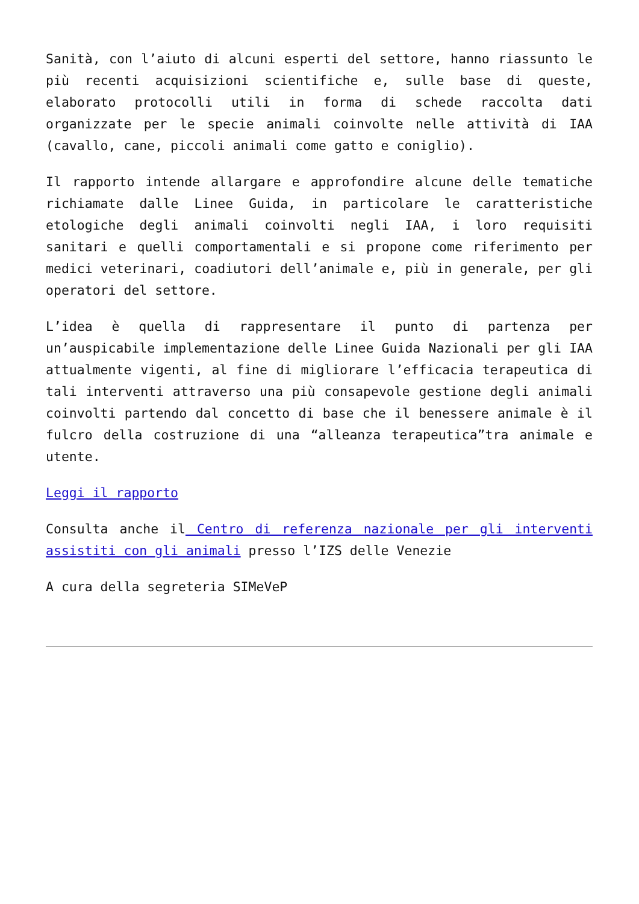Sanità, con l’aiuto di alcuni esperti del settore, hanno riassunto le più recenti acquisizioni scientifiche e, sulle base di queste, elaborato protocolli utili in forma di schede raccolta dati organizzate per le specie animali coinvolte nelle attività di IAA (cavallo, cane, piccoli animali come gatto e coniglio).
Il rapporto intende allargare e approfondire alcune delle tematiche richiamate dalle Linee Guida, in particolare le caratteristiche etologiche degli animali coinvolti negli IAA, i loro requisiti sanitari e quelli comportamentali e si propone come riferimento per medici veterinari, coadiutori dell’animale e, più in generale, per gli operatori del settore.
L’idea è quella di rappresentare il punto di partenza per un’auspicabile implementazione delle Linee Guida Nazionali per gli IAA attualmente vigenti, al fine di migliorare l’efficacia terapeutica di tali interventi attraverso una più consapevole gestione degli animali coinvolti partendo dal concetto di base che il benessere animale è il fulcro della costruzione di una “alleanza terapeutica”tra animale e utente.
Leggi il rapporto
Consulta anche il Centro di referenza nazionale per gli interventi assistiti con gli animali presso l’IZS delle Venezie
A cura della segreteria SIMeVeP